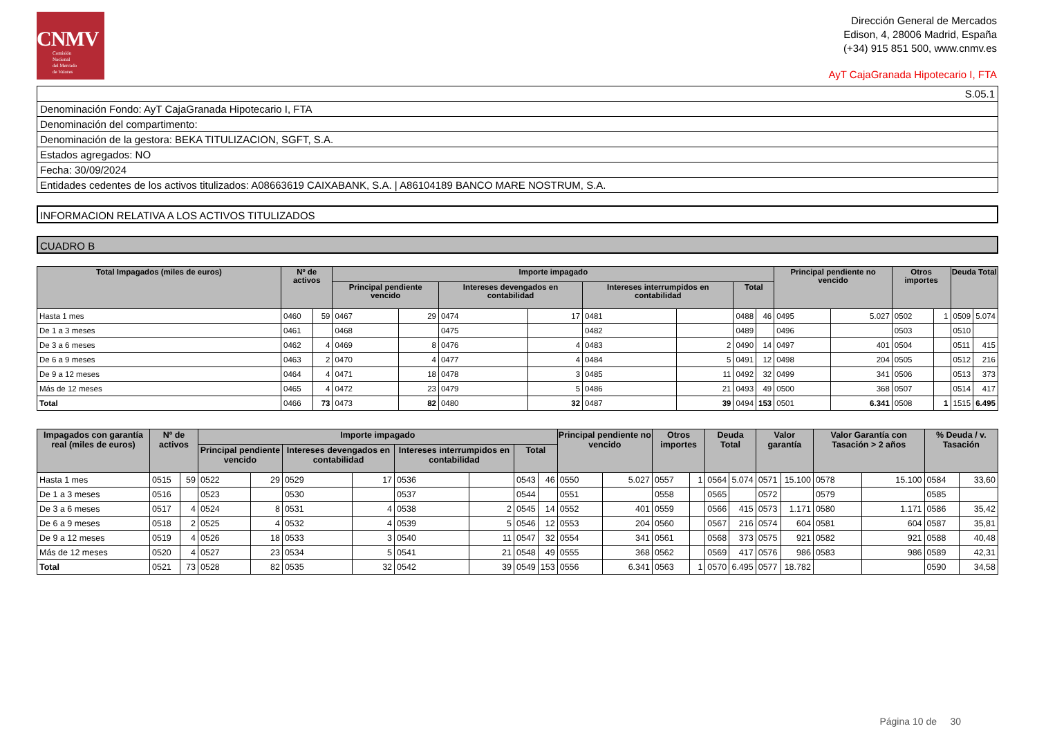CNMV
Comisión
Nacional
del Mercado
de Valores
Dirección General de Mercados
Edison, 4, 28006 Madrid, España
(+34) 915 851 500, www.cnmv.es
AyT CajaGranada Hipotecario I, FTA
| S.05.1 |
| Denominación Fondo: AyT CajaGranada Hipotecario I, FTA |
| Denominación del compartimento: |
| Denominación de la gestora: BEKA TITULIZACION, SGFT, S.A. |
| Estados agregados: NO |
| Fecha: 30/09/2024 |
| Entidades cedentes de los activos titulizados: A08663619 CAIXABANK, S.A. / A86104189 BANCO MARE NOSTRUM, S.A. |
INFORMACION RELATIVA A LOS ACTIVOS TITULIZADOS
CUADRO B
| Total Impagados (miles de euros) | Nº de activos | | Importe impagado | | | | | | | | Principal pendiente no vencido | | Otros importes | | Deuda Total | |
| --- | --- | --- | --- | --- | --- | --- | --- | --- | --- | --- | --- | --- | --- | --- | --- | --- |
| | | | Principal pendiente vencido | | Intereses devengados en contabilidad | | Intereses interrumpidos en contabilidad | | Total | | | | | | | |
| Hasta 1 mes | 0460 | 59 | 0467 | 29 | 0474 | 17 | 0481 | | 0488 | 46 | 0495 | 5.027 | 0502 | 1 | 0509 | 5.074 |
| De 1 a 3 meses | 0461 | | 0468 | | 0475 | | 0482 | | 0489 | | 0496 | | 0503 | | 0510 | |
| De 3 a 6 meses | 0462 | 4 | 0469 | 8 | 0476 | 4 | 0483 | 2 | 0490 | 14 | 0497 | 401 | 0504 | | 0511 | 415 |
| De 6 a 9 meses | 0463 | 2 | 0470 | 4 | 0477 | 4 | 0484 | 5 | 0491 | 12 | 0498 | 204 | 0505 | | 0512 | 216 |
| De 9 a 12 meses | 0464 | 4 | 0471 | 18 | 0478 | 3 | 0485 | 11 | 0492 | 32 | 0499 | 341 | 0506 | | 0513 | 373 |
| Más de 12 meses | 0465 | 4 | 0472 | 23 | 0479 | 5 | 0486 | 21 | 0493 | 49 | 0500 | 368 | 0507 | | 0514 | 417 |
| Total | 0466 | 73 | 0473 | 82 | 0480 | 32 | 0487 | 39 | 0494 | 153 | 0501 | 6.341 | 0508 | 1 | 1515 | 6.495 |
| Impagados con garantía real (miles de euros) | Nº de activos | | Importe impagado | | | | | | | | Principal pendiente no vencido | | Otros importes | | Deuda Total | | Valor garantía | | Valor Garantía con Tasación > 2 años | | % Deuda / v. Tasación | |
| --- | --- | --- | --- | --- | --- | --- | --- | --- | --- | --- | --- | --- | --- | --- | --- | --- | --- | --- | --- | --- | --- | --- |
| | | | Principal pendiente vencido | | Intereses devengados en contabilidad | | Intereses interrumpidos en contabilidad | | Total | | | | | | | | | | | | | |
| Hasta 1 mes | 0515 | 59 | 0522 | 29 | 0529 | 17 | 0536 | | 0543 | 46 | 0550 | 5.027 | 0557 | 1 | 0564 | 5.074 | 0571 | 15.100 | 0578 | 15.100 | 0584 | 33,60 |
| De 1 a 3 meses | 0516 | | 0523 | | 0530 | | 0537 | | 0544 | | 0551 | | 0558 | | 0565 | | 0572 | | 0579 | | 0585 | |
| De 3 a 6 meses | 0517 | 4 | 0524 | 8 | 0531 | 4 | 0538 | 2 | 0545 | 14 | 0552 | 401 | 0559 | | 0566 | 415 | 0573 | 1.171 | 0580 | 1.171 | 0586 | 35,42 |
| De 6 a 9 meses | 0518 | 2 | 0525 | 4 | 0532 | 4 | 0539 | 5 | 0546 | 12 | 0553 | 204 | 0560 | | 0567 | 216 | 0574 | 604 | 0581 | 604 | 0587 | 35,81 |
| De 9 a 12 meses | 0519 | 4 | 0526 | 18 | 0533 | 3 | 0540 | 11 | 0547 | 32 | 0554 | 341 | 0561 | | 0568 | 373 | 0575 | 921 | 0582 | 921 | 0588 | 40,48 |
| Más de 12 meses | 0520 | 4 | 0527 | 23 | 0534 | 5 | 0541 | 21 | 0548 | 49 | 0555 | 368 | 0562 | | 0569 | 417 | 0576 | 986 | 0583 | 986 | 0589 | 42,31 |
| Total | 0521 | 73 | 0528 | 82 | 0535 | 32 | 0542 | 39 | 0549 | 153 | 0556 | 6.341 | 0563 | 1 | 0570 | 6.495 | 0577 | 18.782 | | | 0590 | 34,58 |
Página 10 de 30